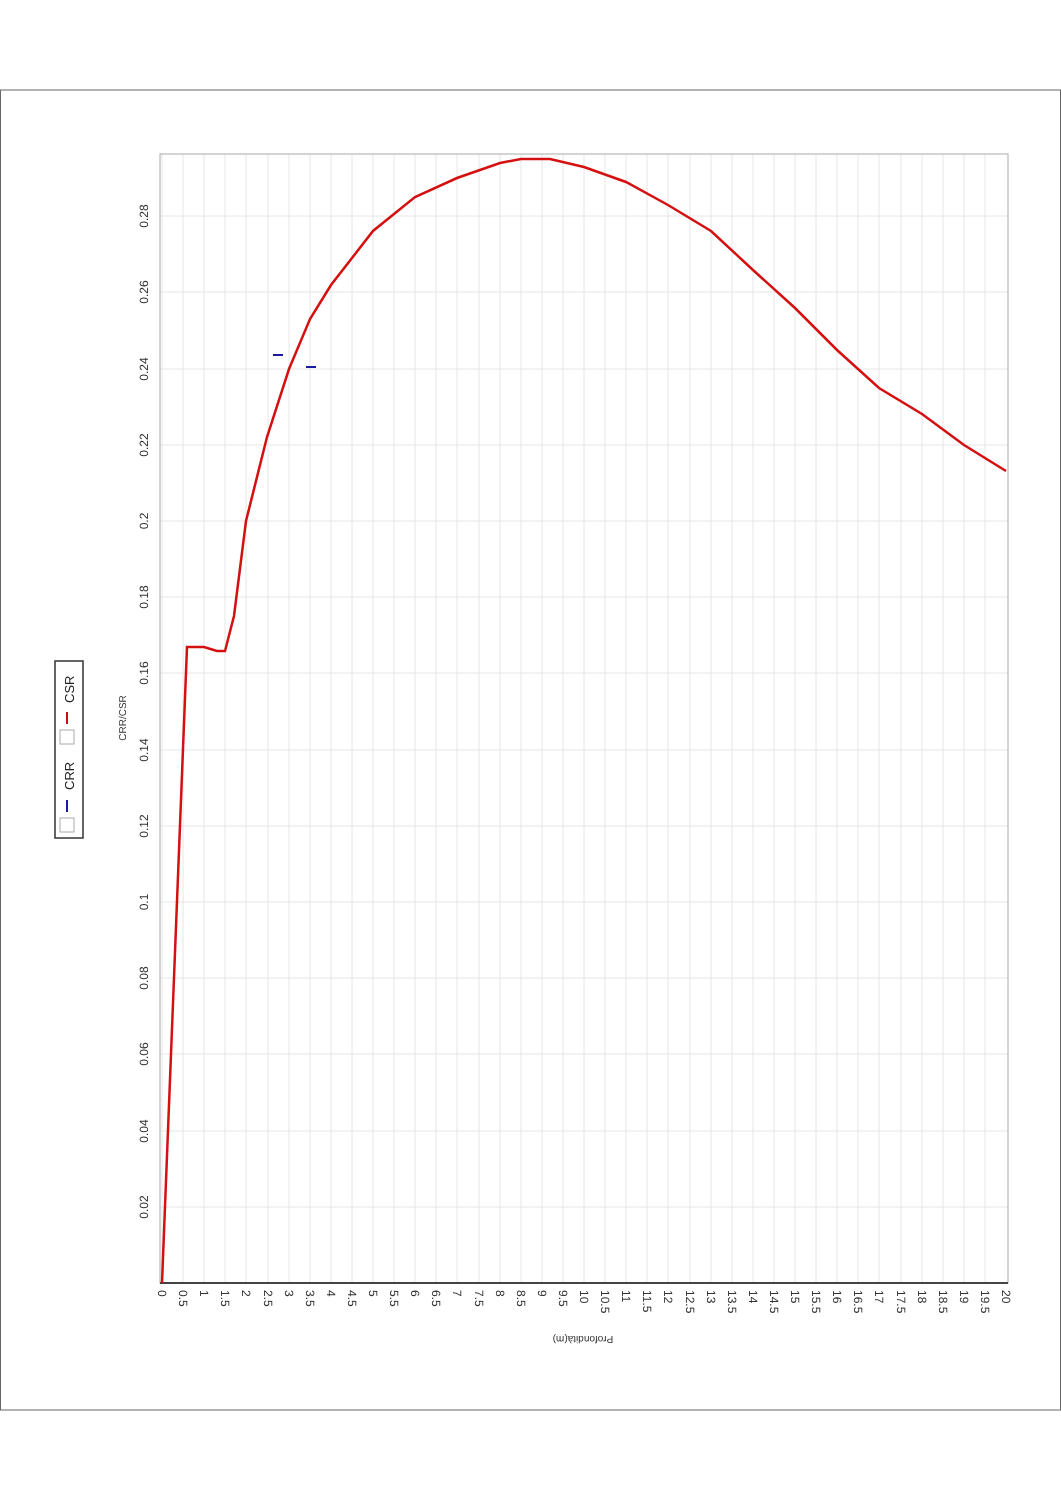0.02
0.04
0.06
0.08
0.1
0.12
0.14
0.16
0.18
0.2
0.22
0.24
0.26
0.28
CRR/CSR
0
0.5
1
1.5
2
2.5
3
3.5
4
4.5
5
5.5
6
6.5
7
7.5
8
8.5
9
9.5
10
10.5
11
11.5
12
12.5
13
13.5
14
14.5
15
15.5
16
16.5
17
17.5
18
18.5
19
19.5
20
Profondità(m)
CRR
CSR